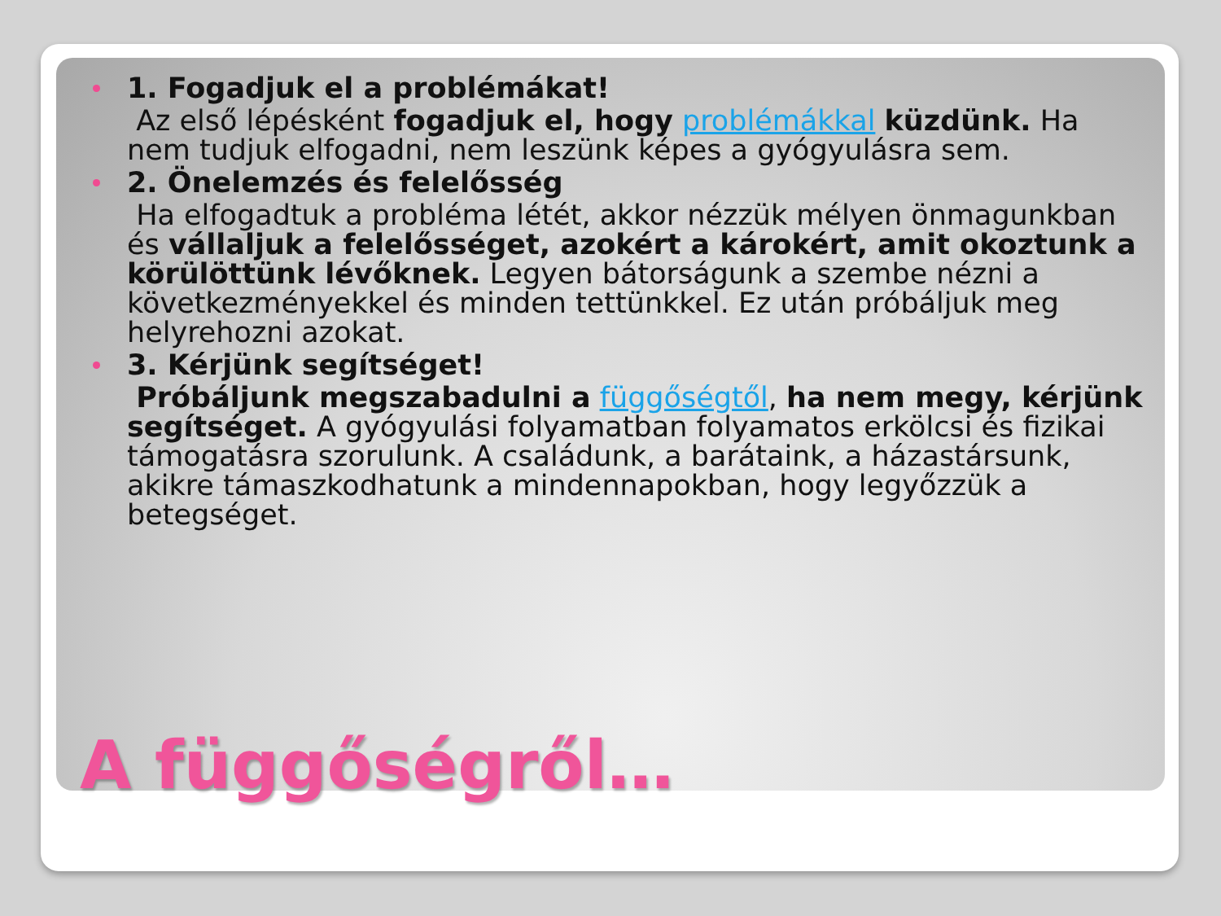1. Fogadjuk el a problémákat!
Az első lépésként fogadjuk el, hogy problémákkal küzdünk. Ha nem tudjuk elfogadni, nem leszünk képes a gyógyulásra sem.
2. Önelemzés és felelősség
Ha elfogadtuk a probléma létét, akkor nézzük mélyen önmagunkban és vállaljuk a felelősséget, azokért a károkért, amit okoztunk a körülöttünk lévőknek. Legyen bátorságunk a szembe nézni a következményekkel és minden tettünkkel. Ez után próbáljuk meg helyrehozni azokat.
3. Kérjünk segítséget!
Próbáljunk megszabadulni a függőségtől, ha nem megy, kérjünk segítséget. A gyógyulási folyamatban folyamatos erkölcsi és fizikai támogatásra szorulunk. A családunk, a barátaink, a házastársunk, akikre támaszkodhatunk a mindennapokban, hogy legyőzzük a betegséget.
A függőségről…